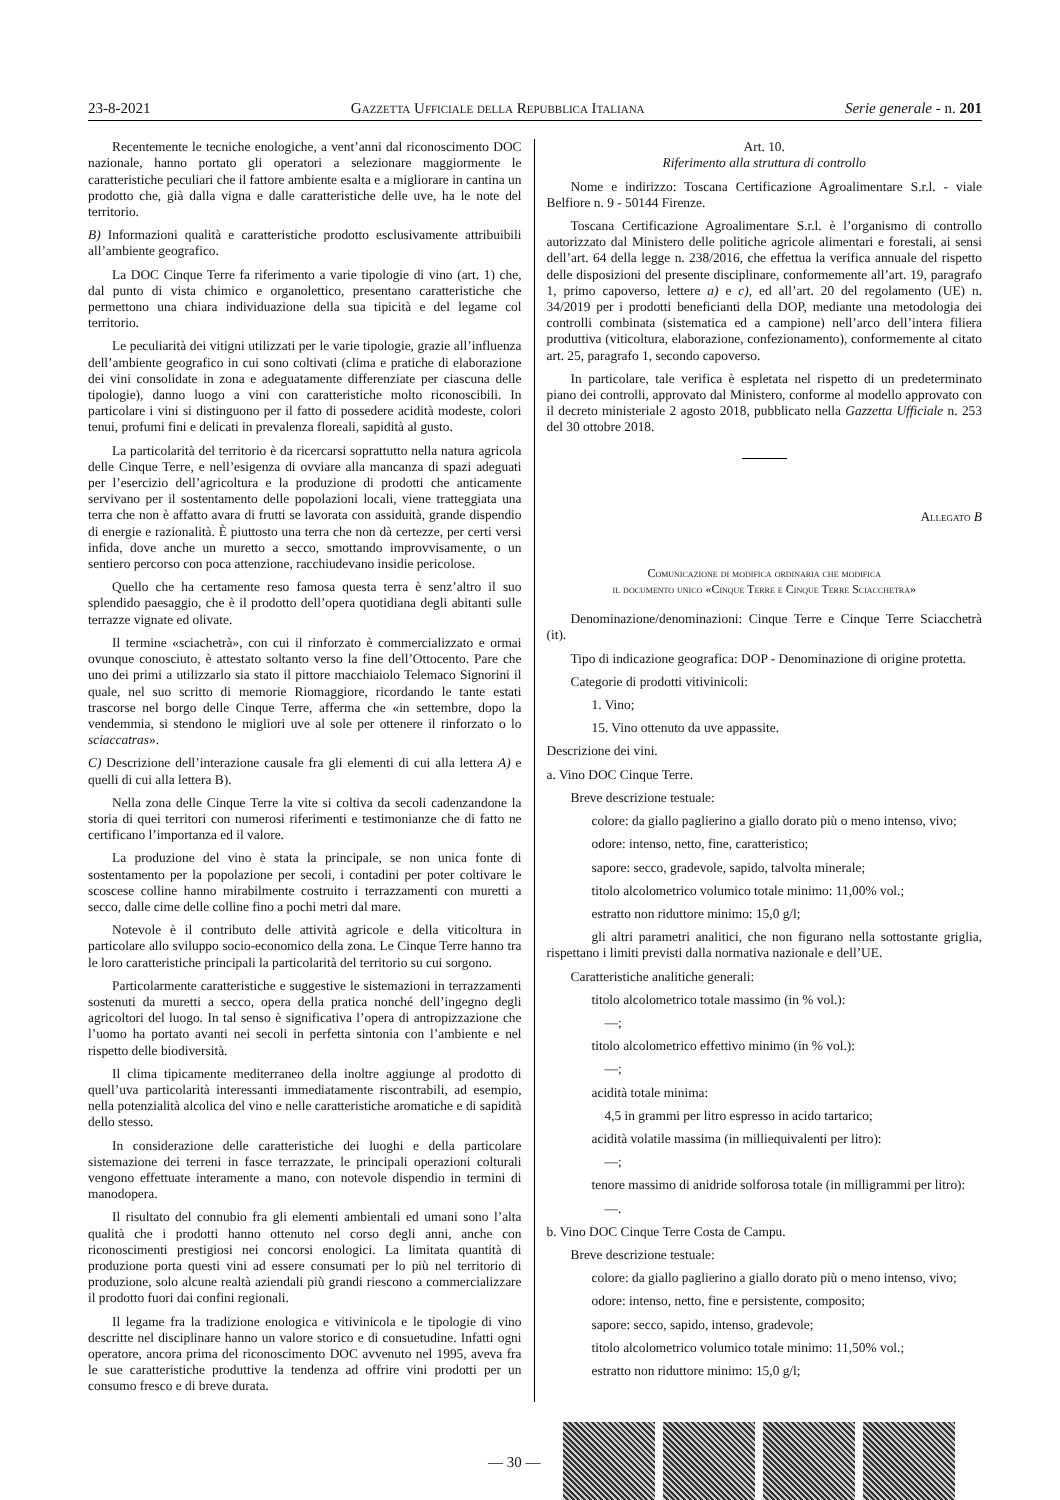23-8-2021 Gazzetta Ufficiale della Repubblica Italiana Serie generale - n. 201
Recentemente le tecniche enologiche, a vent’anni dal riconoscimento DOC nazionale, hanno portato gli operatori a selezionare maggiormente le caratteristiche peculiari che il fattore ambiente esalta e a migliorare in cantina un prodotto che, già dalla vigna e dalle caratteristiche delle uve, ha le note del territorio.
B) Informazioni qualità e caratteristiche prodotto esclusivamente attribuibili all’ambiente geografico.
La DOC Cinque Terre fa riferimento a varie tipologie di vino (art. 1) che, dal punto di vista chimico e organolettico, presentano caratteristiche che permettono una chiara individuazione della sua tipicità e del legame col territorio.
Le peculiarità dei vitigni utilizzati per le varie tipologie, grazie all’influenza dell’ambiente geografico in cui sono coltivati (clima e pratiche di elaborazione dei vini consolidate in zona e adeguatamente differenziate per ciascuna delle tipologie), danno luogo a vini con caratteristiche molto riconoscibili. In particolare i vini si distinguono per il fatto di possedere acidità modeste, colori tenui, profumi fini e delicati in prevalenza floreali, sapidità al gusto.
La particolarità del territorio è da ricercarsi soprattutto nella natura agricola delle Cinque Terre, e nell’esigenza di ovviare alla mancanza di spazi adeguati per l’esercizio dell’agricoltura e la produzione di prodotti che anticamente servivano per il sostentamento delle popolazioni locali, viene tratteggiata una terra che non è affatto avara di frutti se lavorata con assiduità, grande dispendio di energie e razionalità. È piuttosto una terra che non dà certezze, per certi versi infida, dove anche un muretto a secco, smottando improvvisamente, o un sentiero percorso con poca attenzione, racchiudevano insidie pericolose.
Quello che ha certamente reso famosa questa terra è senz’altro il suo splendido paesaggio, che è il prodotto dell’opera quotidiana degli abitanti sulle terrazze vignate ed olivate.
Il termine «sciachetrà», con cui il rinforzato è commercializzato e ormai ovunque conosciuto, è attestato soltanto verso la fine dell’Ottocento. Pare che uno dei primi a utilizzarlo sia stato il pittore macchiaiolo Telemaco Signorini il quale, nel suo scritto di memorie Riomaggiore, ricordando le tante estati trascorse nel borgo delle Cinque Terre, afferma che «in settembre, dopo la vendemmia, si stendono le migliori uve al sole per ottenere il rinforzato o lo sciaccatras».
C) Descrizione dell’interazione causale fra gli elementi di cui alla lettera A) e quelli di cui alla lettera B).
Nella zona delle Cinque Terre la vite si coltiva da secoli cadenzandone la storia di quei territori con numerosi riferimenti e testimonianze che di fatto ne certificano l’importanza ed il valore.
La produzione del vino è stata la principale, se non unica fonte di sostentamento per la popolazione per secoli, i contadini per poter coltivare le scoscese colline hanno mirabilmente costruito i terrazzamenti con muretti a secco, dalle cime delle colline fino a pochi metri dal mare.
Notevole è il contributo delle attività agricole e della viticoltura in particolare allo sviluppo socio-economico della zona. Le Cinque Terre hanno tra le loro caratteristiche principali la particolarità del territorio su cui sorgono.
Particolarmente caratteristiche e suggestive le sistemazioni in terrazzamenti sostenuti da muretti a secco, opera della pratica nonché dell’ingegno degli agricoltori del luogo. In tal senso è significativa l’opera di antropizzazione che l’uomo ha portato avanti nei secoli in perfetta sintonia con l’ambiente e nel rispetto delle biodiversità.
Il clima tipicamente mediterraneo della inoltre aggiunge al prodotto di quell’uva particolarità interessanti immediatamente riscontrabili, ad esempio, nella potenzialità alcolica del vino e nelle caratteristiche aromatiche e di sapidità dello stesso.
In considerazione delle caratteristiche dei luoghi e della particolare sistemazione dei terreni in fasce terrazzate, le principali operazioni colturali vengono effettuate interamente a mano, con notevole dispendio in termini di manodopera.
Il risultato del connubio fra gli elementi ambientali ed umani sono l’alta qualità che i prodotti hanno ottenuto nel corso degli anni, anche con riconoscimenti prestigiosi nei concorsi enologici. La limitata quantità di produzione porta questi vini ad essere consumati per lo più nel territorio di produzione, solo alcune realtà aziendali più grandi riescono a commercializzare il prodotto fuori dai confini regionali.
Il legame fra la tradizione enologica e vitivinicola e le tipologie di vino descritte nel disciplinare hanno un valore storico e di consuetudine. Infatti ogni operatore, ancora prima del riconoscimento DOC avvenuto nel 1995, aveva fra le sue caratteristiche produttive la tendenza ad offrire vini prodotti per un consumo fresco e di breve durata.
Art. 10.
Riferimento alla struttura di controllo
Nome e indirizzo: Toscana Certificazione Agroalimentare S.r.l. - viale Belfiore n. 9 - 50144 Firenze.
Toscana Certificazione Agroalimentare S.r.l. è l’organismo di controllo autorizzato dal Ministero delle politiche agricole alimentari e forestali, ai sensi dell’art. 64 della legge n. 238/2016, che effettua la verifica annuale del rispetto delle disposizioni del presente disciplinare, conformemente all’art. 19, paragrafo 1, primo capoverso, lettere a) e c), ed all’art. 20 del regolamento (UE) n. 34/2019 per i prodotti beneficianti della DOP, mediante una metodologia dei controlli combinata (sistematica ed a campione) nell’arco dell’intera filiera produttiva (viticoltura, elaborazione, confezionamento), conformemente al citato art. 25, paragrafo 1, secondo capoverso.
In particolare, tale verifica è espletata nel rispetto di un predeterminato piano dei controlli, approvato dal Ministero, conforme al modello approvato con il decreto ministeriale 2 agosto 2018, pubblicato nella Gazzetta Ufficiale n. 253 del 30 ottobre 2018.
Allegato B
Comunicazione di modifica ordinaria che modifica
il documento unico «Cinque Terre e Cinque Terre Sciacchetrà»
Denominazione/denominazioni: Cinque Terre e Cinque Terre Sciacchetrà (it).
Tipo di indicazione geografica: DOP - Denominazione di origine protetta.
Categorie di prodotti vitivinicoli:
1. Vino;
15. Vino ottenuto da uve appassite.
Descrizione dei vini.
a. Vino DOC Cinque Terre.
Breve descrizione testuale:
colore: da giallo paglierino a giallo dorato più o meno intenso, vivo;
odore: intenso, netto, fine, caratteristico;
sapore: secco, gradevole, sapido, talvolta minerale;
titolo alcolometrico volumico totale minimo: 11,00% vol.;
estratto non riduttore minimo: 15,0 g/l;
gli altri parametri analitici, che non figurano nella sottostante griglia, rispettano i limiti previsti dalla normativa nazionale e dell’UE.
Caratteristiche analitiche generali:
titolo alcolometrico totale massimo (in % vol.):
—;
titolo alcolometrico effettivo minimo (in % vol.):
—;
acidità totale minima:
4,5 in grammi per litro espresso in acido tartarico;
acidità volatile massima (in milliequivalenti per litro):
—;
tenore massimo di anidride solforosa totale (in milligrammi per litro):
—.
b. Vino DOC Cinque Terre Costa de Campu.
Breve descrizione testuale:
colore: da giallo paglierino a giallo dorato più o meno intenso, vivo;
odore: intenso, netto, fine e persistente, composito;
sapore: secco, sapido, intenso, gradevole;
titolo alcolometrico volumico totale minimo: 11,50% vol.;
estratto non riduttore minimo: 15,0 g/l;
— 30 —